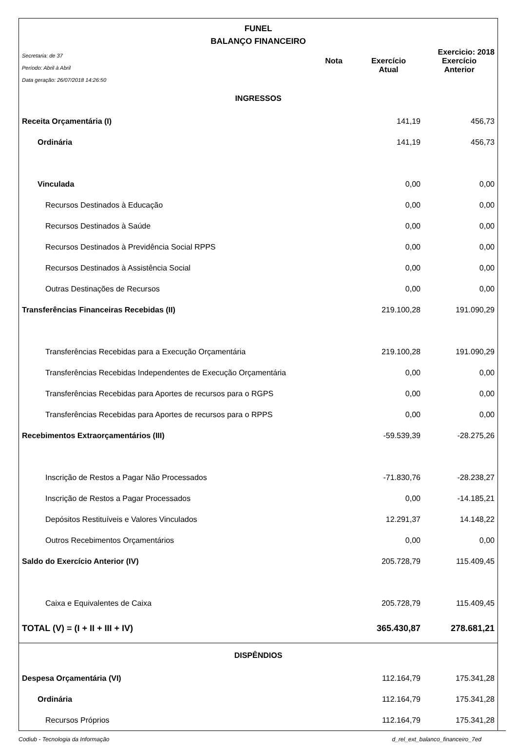FUNEL
BALANÇO FINANCEIRO
Secretaria: de 37
Período: Abril à Abril
Data geração: 26/07/2018 14:26:50
Exercicio: 2018
Nota Exercício
Atual
Exercício
Anterior
| INGRESSOS | | | |
| Receita Orçamentária (I) | | 141,19 | 456,73 |
| Ordinária | | 141,19 | 456,73 |
| Vinculada | | 0,00 | 0,00 |
| Recursos Destinados à Educação | | 0,00 | 0,00 |
| Recursos Destinados à Saúde | | 0,00 | 0,00 |
| Recursos Destinados à Previdência Social RPPS | | 0,00 | 0,00 |
| Recursos Destinados à Assistência Social | | 0,00 | 0,00 |
| Outras Destinações de Recursos | | 0,00 | 0,00 |
| Transferências Financeiras Recebidas (II) | | 219.100,28 | 191.090,29 |
| Transferências Recebidas para a Execução Orçamentária | | 219.100,28 | 191.090,29 |
| Transferências Recebidas Independentes de Execução Orçamentária | | 0,00 | 0,00 |
| Transferências Recebidas para Aportes de recursos para o RGPS | | 0,00 | 0,00 |
| Transferências Recebidas para Aportes de recursos para o RPPS | | 0,00 | 0,00 |
| Recebimentos Extraorçamentários (III) | | -59.539,39 | -28.275,26 |
| Inscrição de Restos a Pagar Não Processados | | -71.830,76 | -28.238,27 |
| Inscrição de Restos a Pagar Processados | | 0,00 | -14.185,21 |
| Depósitos Restituíveis e Valores Vinculados | | 12.291,37 | 14.148,22 |
| Outros Recebimentos Orçamentários | | 0,00 | 0,00 |
| Saldo do Exercício Anterior (IV) | | 205.728,79 | 115.409,45 |
| Caixa e Equivalentes de Caixa | | 205.728,79 | 115.409,45 |
| TOTAL (V) = (I + II + III + IV) | | 365.430,87 | 278.681,21 |
| DISPÊNDIOS | | | |
| Despesa Orçamentária (VI) | | 112.164,79 | 175.341,28 |
| Ordinária | | 112.164,79 | 175.341,28 |
| Recursos Próprios | | 112.164,79 | 175.341,28 |
Codiub - Tecnologia da Informação d_rel_ext_balanco_financeiro_7ed